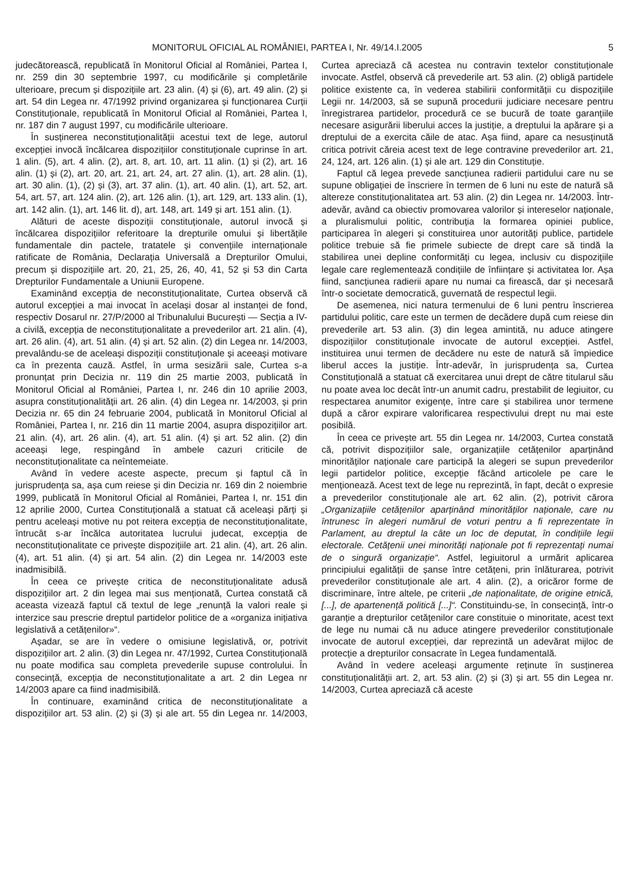MONITORUL OFICIAL AL ROMÂNIEI, PARTEA I, Nr. 49/14.I.2005 5
judecătorească, republicată în Monitorul Oficial al României, Partea I, nr. 259 din 30 septembrie 1997, cu modificările și completările ulterioare, precum și dispozițiile art. 23 alin. (4) și (6), art. 49 alin. (2) și art. 54 din Legea nr. 47/1992 privind organizarea și funcționarea Curții Constituționale, republicată în Monitorul Oficial al României, Partea I, nr. 187 din 7 august 1997, cu modificările ulterioare.
În susținerea neconstituționalității acestui text de lege, autorul excepției invocă încălcarea dispozițiilor constituționale cuprinse în art. 1 alin. (5), art. 4 alin. (2), art. 8, art. 10, art. 11 alin. (1) și (2), art. 16 alin. (1) și (2), art. 20, art. 21, art. 24, art. 27 alin. (1), art. 28 alin. (1), art. 30 alin. (1), (2) și (3), art. 37 alin. (1), art. 40 alin. (1), art. 52, art. 54, art. 57, art. 124 alin. (2), art. 126 alin. (1), art. 129, art. 133 alin. (1), art. 142 alin. (1), art. 146 lit. d), art. 148, art. 149 și art. 151 alin. (1).
Alături de aceste dispoziții constituționale, autorul invocă și încălcarea dispozițiilor referitoare la drepturile omului și libertățile fundamentale din pactele, tratatele și convențiile internaționale ratificate de România, Declarația Universală a Drepturilor Omului, precum și dispozițiile art. 20, 21, 25, 26, 40, 41, 52 și 53 din Carta Drepturilor Fundamentale a Uniunii Europene.
Examinând excepția de neconstituționalitate, Curtea observă că autorul excepției a mai invocat în același dosar al instanței de fond, respectiv Dosarul nr. 27/P/2000 al Tribunalului București — Secția a IV-a civilă, excepția de neconstituționalitate a prevederilor art. 21 alin. (4), art. 26 alin. (4), art. 51 alin. (4) și art. 52 alin. (2) din Legea nr. 14/2003, prevalându-se de aceleași dispoziții constituționale și aceeași motivare ca în prezenta cauză. Astfel, în urma sesizării sale, Curtea s-a pronunțat prin Decizia nr. 119 din 25 martie 2003, publicată în Monitorul Oficial al României, Partea I, nr. 246 din 10 aprilie 2003, asupra constituționalității art. 26 alin. (4) din Legea nr. 14/2003, și prin Decizia nr. 65 din 24 februarie 2004, publicată în Monitorul Oficial al României, Partea I, nr. 216 din 11 martie 2004, asupra dispozițiilor art. 21 alin. (4), art. 26 alin. (4), art. 51 alin. (4) și art. 52 alin. (2) din aceeași lege, respingând în ambele cazuri criticile de neconstituționalitate ca neîntemeiate.
Având în vedere aceste aspecte, precum și faptul că în jurisprudența sa, așa cum reiese și din Decizia nr. 169 din 2 noiembrie 1999, publicată în Monitorul Oficial al României, Partea I, nr. 151 din 12 aprilie 2000, Curtea Constituțională a statuat că aceleași părți și pentru aceleași motive nu pot reitera excepția de neconstituționalitate, întrucât s-ar încălca autoritatea lucrului judecat, excepția de neconstituționalitate ce privește dispozițiile art. 21 alin. (4), art. 26 alin. (4), art. 51 alin. (4) și art. 54 alin. (2) din Legea nr. 14/2003 este inadmisibilă.
În ceea ce privește critica de neconstituționalitate adusă dispozițiilor art. 2 din legea mai sus menționată, Curtea constată că aceasta vizează faptul că textul de lege „renunță la valori reale și interzice sau prescrie dreptul partidelor politice de a «organiza inițiativa legislativă a cetățenilor»“.
Așadar, se are în vedere o omisiune legislativă, or, potrivit dispozițiilor art. 2 alin. (3) din Legea nr. 47/1992, Curtea Constituțională nu poate modifica sau completa prevederile supuse controlului. În consecință, excepția de neconstituționalitate a art. 2 din Legea nr 14/2003 apare ca fiind inadmisibilă.
În continuare, examinând critica de neconstituționalitate a dispozițiilor art. 53 alin. (2) și (3) și ale art. 55 din Legea nr. 14/2003, Curtea apreciază că acestea nu contravin textelor constituționale invocate. Astfel, observă că prevederile art. 53 alin. (2) obligă partidele politice existente ca, în vederea stabilirii conformității cu dispozițiile Legii nr. 14/2003, să se supună procedurii judiciare necesare pentru înregistrarea partidelor, procedură ce se bucură de toate garanțiile necesare asigurării liberului acces la justiție, a dreptului la apărare și a dreptului de a exercita căile de atac. Așa fiind, apare ca nesusținută critica potrivit căreia acest text de lege contravine prevederilor art. 21, 24, 124, art. 126 alin. (1) și ale art. 129 din Constituție.
Faptul că legea prevede sancțiunea radierii partidului care nu se supune obligației de înscriere în termen de 6 luni nu este de natură să altereze constituționalitatea art. 53 alin. (2) din Legea nr. 14/2003. Într-adevăr, având ca obiectiv promovarea valorilor și intereselor naționale, a pluralismului politic, contribuția la formarea opiniei publice, participarea în alegeri și constituirea unor autorități publice, partidele politice trebuie să fie primele subiecte de drept care să tindă la stabilirea unei depline conformități cu legea, inclusiv cu dispozițiile legale care reglementează condițiile de înființare și activitatea lor. Așa fiind, sancțiunea radierii apare nu numai ca firească, dar și necesară într-o societate democratică, guvernată de respectul legii.
De asemenea, nici natura termenului de 6 luni pentru înscrierea partidului politic, care este un termen de decădere după cum reiese din prevederile art. 53 alin. (3) din legea amintită, nu aduce atingere dispozițiilor constituționale invocate de autorul excepției. Astfel, instituirea unui termen de decădere nu este de natură să împiedice liberul acces la justiție. Într-adevăr, în jurisprudența sa, Curtea Constituțională a statuat că exercitarea unui drept de către titularul său nu poate avea loc decât într-un anumit cadru, prestabilit de legiuitor, cu respectarea anumitor exigențe, între care și stabilirea unor termene după a căror expirare valorificarea respectivului drept nu mai este posibilă.
În ceea ce privește art. 55 din Legea nr. 14/2003, Curtea constată că, potrivit dispozițiilor sale, organizațiile cetățenilor aparținând minorităților naționale care participă la alegeri se supun prevederilor legii partidelor politice, excepție făcând articolele pe care le menționează. Acest text de lege nu reprezintă, în fapt, decât o expresie a prevederilor constituționale ale art. 62 alin. (2), potrivit cărora „Organizațiile cetățenilor aparținând minorităților naționale, care nu întrunesc în alegeri numărul de voturi pentru a fi reprezentate în Parlament, au dreptul la câte un loc de deputat, în condițiile legii electorale. Cetățenii unei minorități naționale pot fi reprezentați numai de o singură organizație“. Astfel, legiuitorul a urmărit aplicarea principiului egalității de șanse între cetățeni, prin înlăturarea, potrivit prevederilor constituționale ale art. 4 alin. (2), a oricăror forme de discriminare, între altele, pe criterii „de naționalitate, de origine etnică, [...], de apartenență politică [...]“. Constituindu-se, în consecință, într-o garanție a drepturilor cetățenilor care constituie o minoritate, acest text de lege nu numai că nu aduce atingere prevederilor constituționale invocate de autorul excepției, dar reprezintă un adevărat mijloc de protecție a drepturilor consacrate în Legea fundamentală.
Având în vedere aceleași argumente reținute în susținerea constituționalității art. 2, art. 53 alin. (2) și (3) și art. 55 din Legea nr. 14/2003, Curtea apreciază că aceste